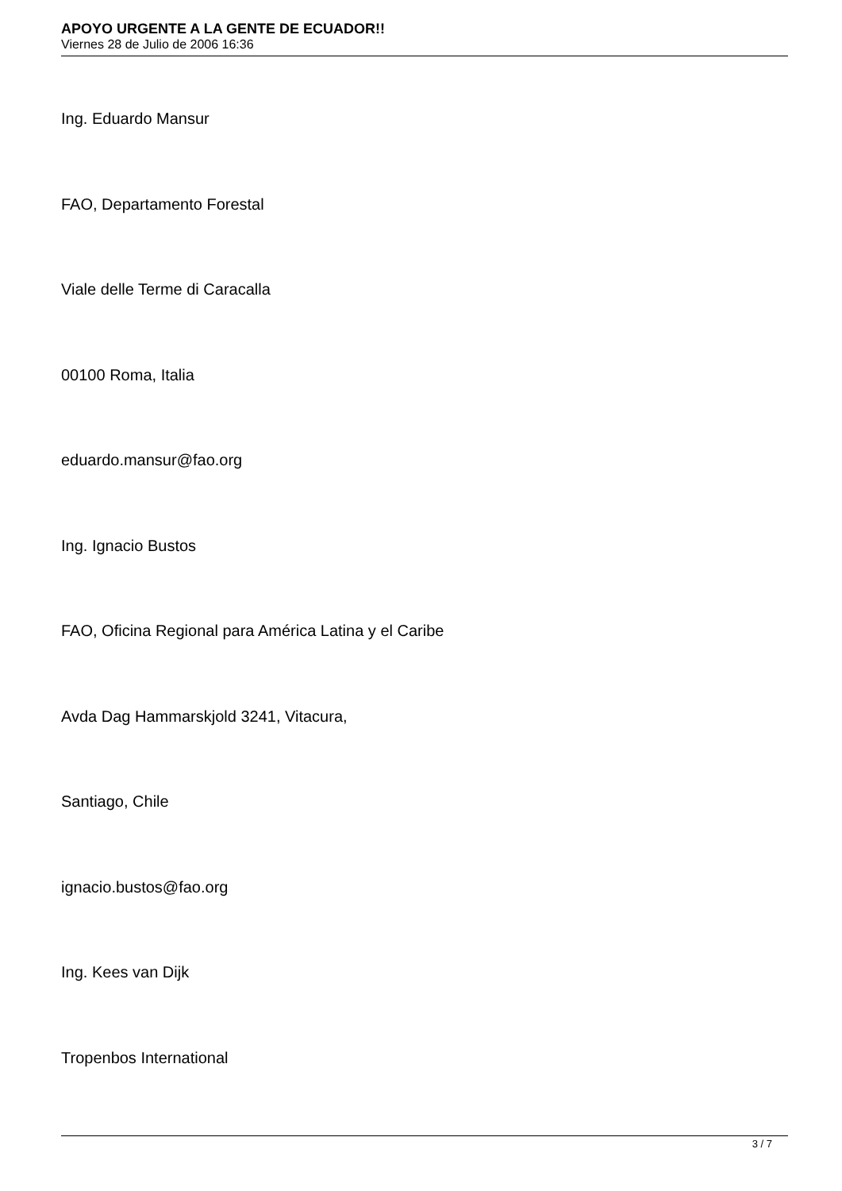APOYO URGENTE A LA GENTE DE ECUADOR!!
Viernes 28 de Julio de 2006 16:36
Ing. Eduardo Mansur
FAO, Departamento Forestal
Viale delle Terme di Caracalla
00100 Roma, Italia
eduardo.mansur@fao.org
Ing. Ignacio Bustos
FAO, Oficina Regional para América Latina y el Caribe
Avda Dag Hammarskjold 3241, Vitacura,
Santiago, Chile
ignacio.bustos@fao.org
Ing. Kees van Dijk
Tropenbos International
3 / 7